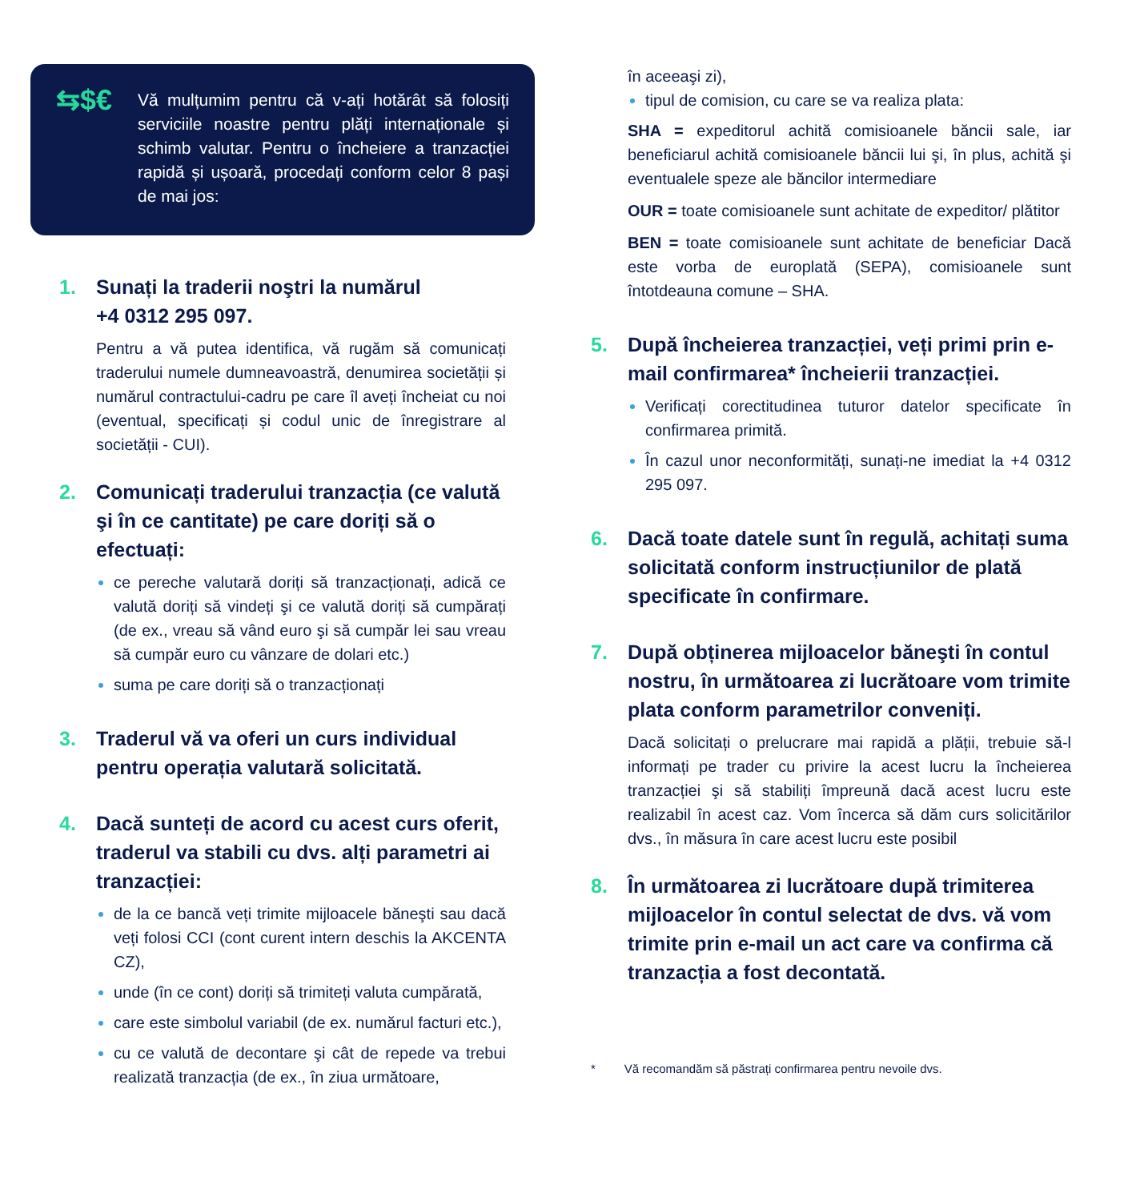⇆$€
Vă mulțumim pentru că v-ați hotărât să folosiți serviciile noastre pentru plăți internaționale și schimb valutar. Pentru o încheiere a tranzacției rapidă și ușoară, procedați conform celor 8 pași de mai jos:
1. Sunați la traderii noştri la numărul
+4 0312 295 097.
Pentru a vă putea identifica, vă rugăm să comunicați traderului numele dumneavoastră, denumirea societății și numărul contractului-cadru pe care îl aveți încheiat cu noi (eventual, specificați și codul unic de înregistrare al societății - CUI).
2. Comunicați traderului tranzacția (ce valută şi în ce cantitate) pe care doriți să o efectuați:
ce pereche valutară doriți să tranzacționați, adică ce valută doriți să vindeți şi ce valută doriți să cumpărați (de ex., vreau să vând euro şi să cumpăr lei sau vreau să cumpăr euro cu vânzare de dolari etc.)
suma pe care doriți să o tranzacționați
3. Traderul vă va oferi un curs individual pentru operația valutară solicitată.
4. Dacă sunteți de acord cu acest curs oferit, traderul va stabili cu dvs. alți parametri ai tranzacției:
de la ce bancă veți trimite mijloacele băneşti sau dacă veți folosi CCI (cont curent intern deschis la AKCENTA CZ),
unde (în ce cont) doriți să trimiteți valuta cumpărată,
care este simbolul variabil (de ex. numărul facturi etc.),
cu ce valută de decontare şi cât de repede va trebui realizată tranzacția (de ex., în ziua următoare,
în aceeaşi zi),
tipul de comision, cu care se va realiza plata:
SHA = expeditorul achită comisioanele băncii sale, iar beneficiarul achită comisioanele băncii lui şi, în plus, achită şi eventualele speze ale băncilor intermediare
OUR = toate comisioanele sunt achitate de expeditor/ plătitor
BEN = toate comisioanele sunt achitate de beneficiar Dacă este vorba de europlată (SEPA), comisioanele sunt întotdeauna comune – SHA.
5. După încheierea tranzacției, veți primi prin e-mail confirmarea* încheierii tranzacției.
Verificați corectitudinea tuturor datelor specificate în confirmarea primită.
În cazul unor neconformități, sunați-ne imediat la +4 0312 295 097.
6. Dacă toate datele sunt în regulă, achitați suma solicitată conform instrucțiunilor de plată specificate în confirmare.
7. După obținerea mijloacelor băneşti în contul nostru, în următoarea zi lucrătoare vom trimite plata conform parametrilor conveniți.
Dacă solicitați o prelucrare mai rapidă a plății, trebuie să-l informați pe trader cu privire la acest lucru la încheierea tranzacției şi să stabiliți împreună dacă acest lucru este realizabil în acest caz. Vom încerca să dăm curs solicitărilor dvs., în măsura în care acest lucru este posibil
8. În următoarea zi lucrătoare după trimiterea mijloacelor în contul selectat de dvs. vă vom trimite prin e-mail un act care va confirma că tranzacția a fost decontată.
* Vă recomandăm să păstrați confirmarea pentru nevoile dvs.